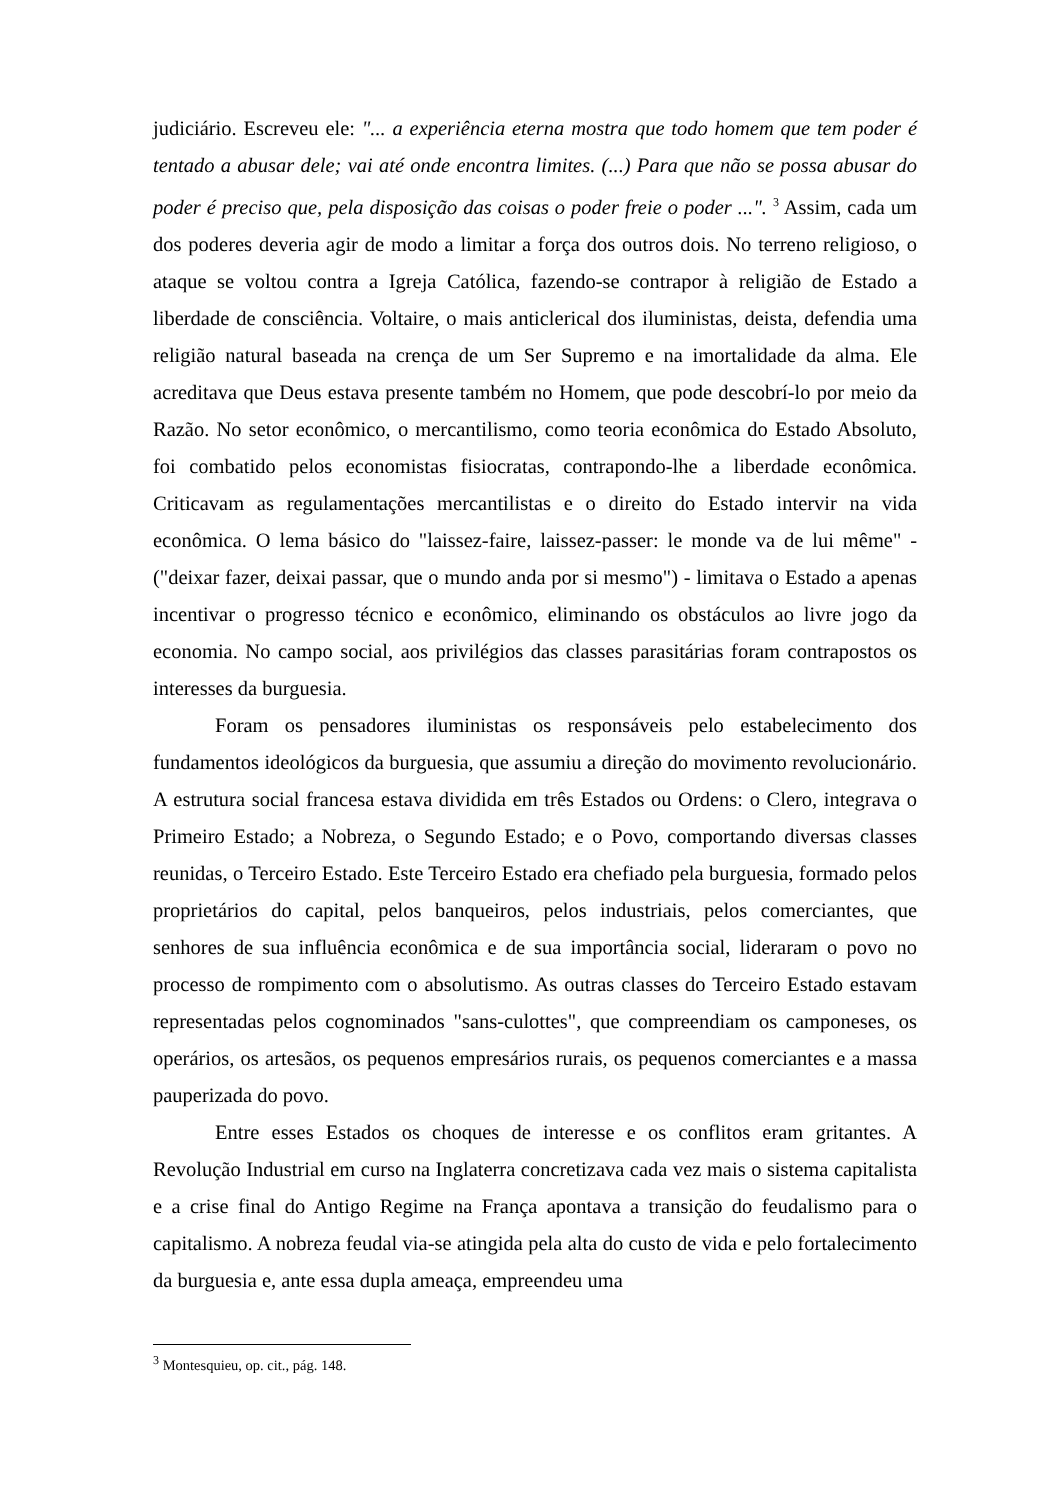judiciário. Escreveu ele: "... a experiência eterna mostra que todo homem que tem poder é tentado a abusar dele; vai até onde encontra limites. (...) Para que não se possa abusar do poder é preciso que, pela disposição das coisas o poder freie o poder ...". <sup>3</sup> Assim, cada um dos poderes deveria agir de modo a limitar a força dos outros dois. No terreno religioso, o ataque se voltou contra a Igreja Católica, fazendo-se contrapor à religião de Estado a liberdade de consciência. Voltaire, o mais anticlerical dos iluministas, deista, defendia uma religião natural baseada na crença de um Ser Supremo e na imortalidade da alma. Ele acreditava que Deus estava presente também no Homem, que pode descobrí-lo por meio da Razão. No setor econômico, o mercantilismo, como teoria econômica do Estado Absoluto, foi combatido pelos economistas fisiocratas, contrapondo-lhe a liberdade econômica. Criticavam as regulamentações mercantilistas e o direito do Estado intervir na vida econômica. O lema básico do "laissez-faire, laissez-passer: le monde va de lui même" - ("deixar fazer, deixai passar, que o mundo anda por si mesmo") - limitava o Estado a apenas incentivar o progresso técnico e econômico, eliminando os obstáculos ao livre jogo da economia. No campo social, aos privilégios das classes parasitárias foram contrapostos os interesses da burguesia.
Foram os pensadores iluministas os responsáveis pelo estabelecimento dos fundamentos ideológicos da burguesia, que assumiu a direção do movimento revolucionário. A estrutura social francesa estava dividida em três Estados ou Ordens: o Clero, integrava o Primeiro Estado; a Nobreza, o Segundo Estado; e o Povo, comportando diversas classes reunidas, o Terceiro Estado. Este Terceiro Estado era chefiado pela burguesia, formado pelos proprietários do capital, pelos banqueiros, pelos industriais, pelos comerciantes, que senhores de sua influência econômica e de sua importância social, lideraram o povo no processo de rompimento com o absolutismo. As outras classes do Terceiro Estado estavam representadas pelos cognominados "sans-culottes", que compreendiam os camponeses, os operários, os artesãos, os pequenos empresários rurais, os pequenos comerciantes e a massa pauperizada do povo.
Entre esses Estados os choques de interesse e os conflitos eram gritantes. A Revolução Industrial em curso na Inglaterra concretizava cada vez mais o sistema capitalista e a crise final do Antigo Regime na França apontava a transição do feudalismo para o capitalismo. A nobreza feudal via-se atingida pela alta do custo de vida e pelo fortalecimento da burguesia e, ante essa dupla ameaça, empreendeu uma
<sup>3</sup> Montesquieu, op. cit., pág. 148.